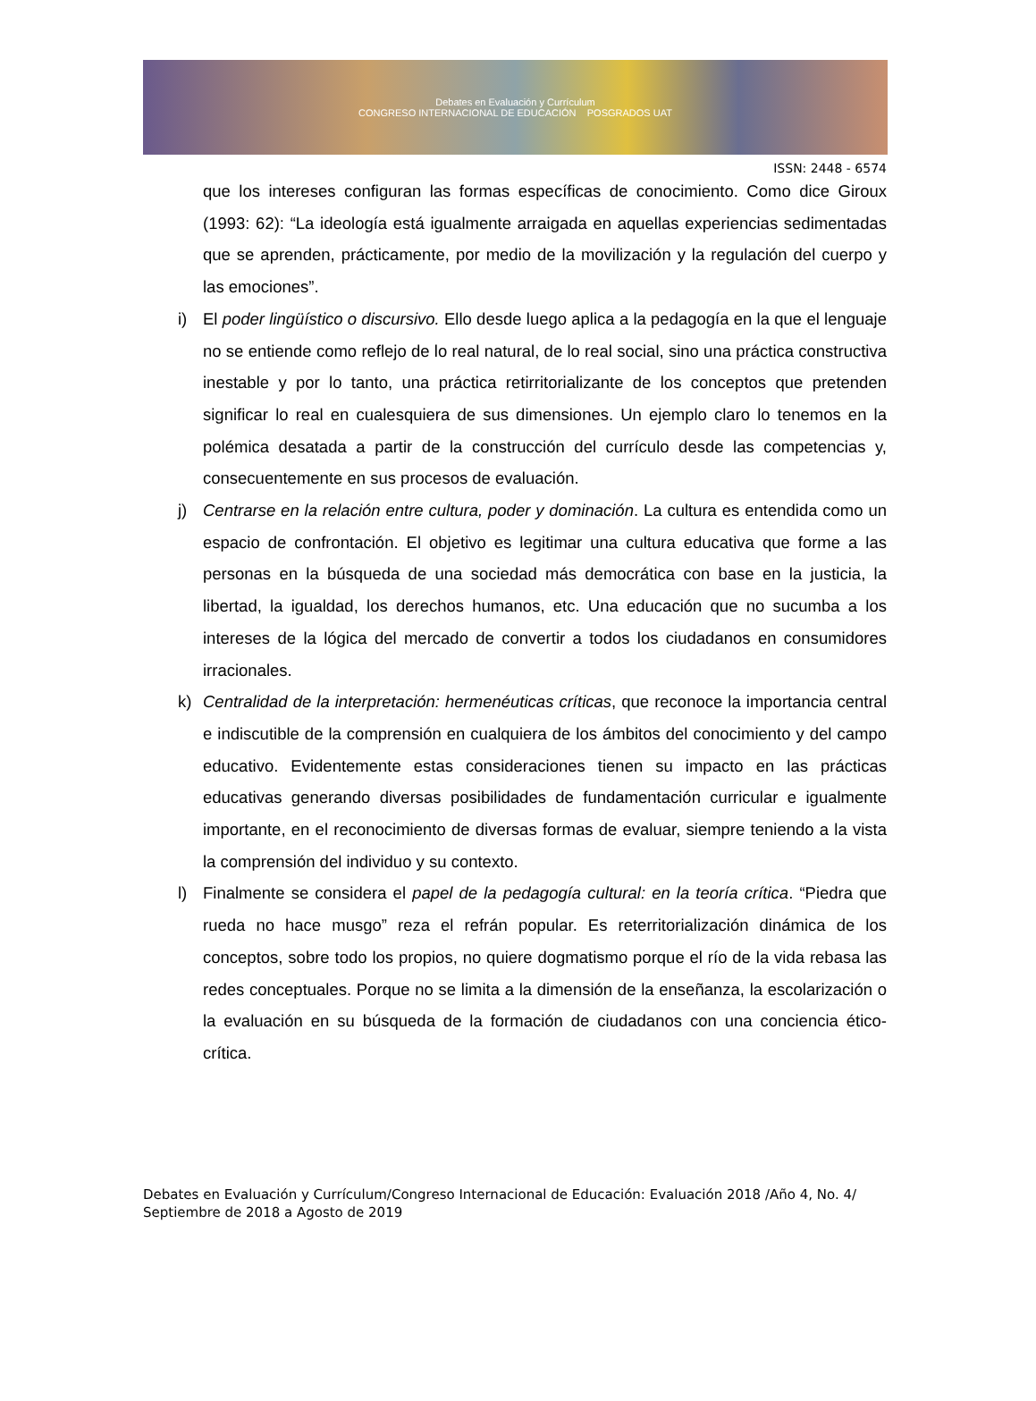Debates en Evaluación y Currículum
CONGRESO INTERNACIONAL DE EDUCACIÓN POSGRADOS UAT
ISSN: 2448 - 6574
que los intereses configuran las formas específicas de conocimiento. Como dice Giroux (1993: 62): “La ideología está igualmente arraigada en aquellas experiencias sedimentadas que se aprenden, prácticamente, por medio de la movilización y la regulación del cuerpo y las emociones”.
i) El poder lingüístico o discursivo. Ello desde luego aplica a la pedagogía en la que el lenguaje no se entiende como reflejo de lo real natural, de lo real social, sino una práctica constructiva inestable y por lo tanto, una práctica retirritorializante de los conceptos que pretenden significar lo real en cualesquiera de sus dimensiones. Un ejemplo claro lo tenemos en la polémica desatada a partir de la construcción del currículo desde las competencias y, consecuentemente en sus procesos de evaluación.
j) Centrarse en la relación entre cultura, poder y dominación. La cultura es entendida como un espacio de confrontación. El objetivo es legitimar una cultura educativa que forme a las personas en la búsqueda de una sociedad más democrática con base en la justicia, la libertad, la igualdad, los derechos humanos, etc. Una educación que no sucumba a los intereses de la lógica del mercado de convertir a todos los ciudadanos en consumidores irracionales.
k) Centralidad de la interpretación: hermenéuticas críticas, que reconoce la importancia central e indiscutible de la comprensión en cualquiera de los ámbitos del conocimiento y del campo educativo. Evidentemente estas consideraciones tienen su impacto en las prácticas educativas generando diversas posibilidades de fundamentación curricular e igualmente importante, en el reconocimiento de diversas formas de evaluar, siempre teniendo a la vista la comprensión del individuo y su contexto.
l) Finalmente se considera el papel de la pedagogía cultural: en la teoría crítica. “Piedra que rueda no hace musgo” reza el refrán popular. Es reterritorialización dinámica de los conceptos, sobre todo los propios, no quiere dogmatismo porque el río de la vida rebasa las redes conceptuales. Porque no se limita a la dimensión de la enseñanza, la escolarización o la evaluación en su búsqueda de la formación de ciudadanos con una conciencia ético-crítica.
Debates en Evaluación y Currículum/Congreso Internacional de Educación: Evaluación 2018 /Año 4, No. 4/ Septiembre de 2018 a Agosto de 2019